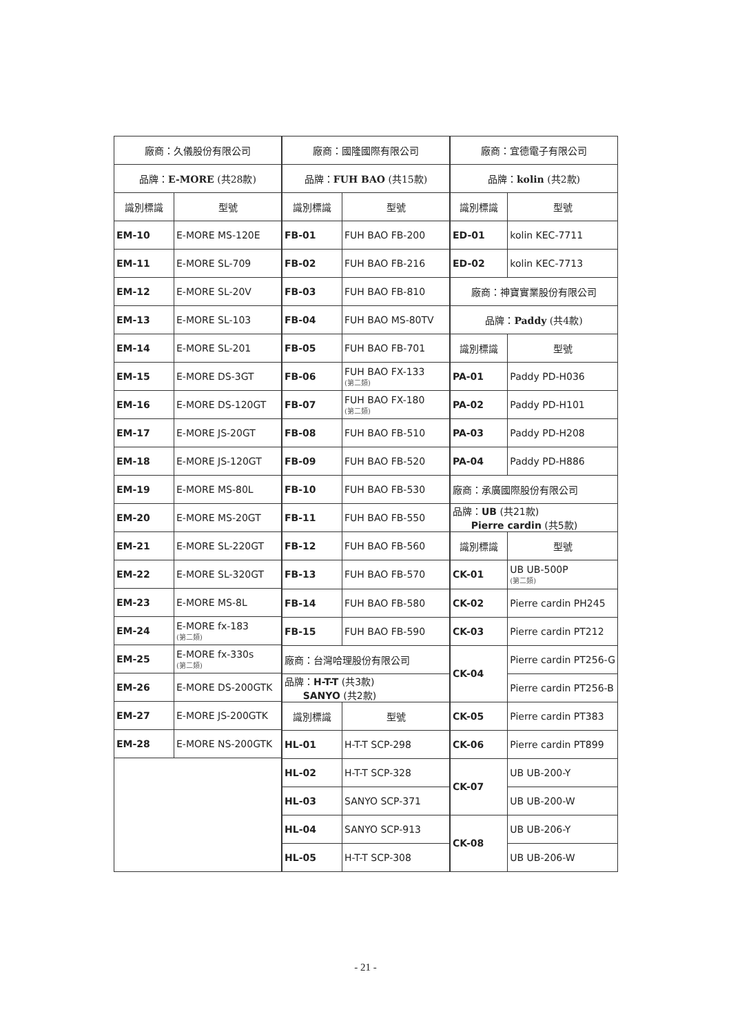| 廠商：久儀股份有限公司 | |
| --- | --- |
| 品牌： E-MORE (共28款) | |
| 識別標識 | 型號 |
| EM-10 | E-MORE MS-120E |
| EM-11 | E-MORE SL-709 |
| EM-12 | E-MORE SL-20V |
| EM-13 | E-MORE SL-103 |
| EM-14 | E-MORE SL-201 |
| EM-15 | E-MORE DS-3GT |
| EM-16 | E-MORE DS-120GT |
| EM-17 | E-MORE JS-20GT |
| EM-18 | E-MORE JS-120GT |
| EM-19 | E-MORE MS-80L |
| EM-20 | E-MORE MS-20GT |
| EM-21 | E-MORE SL-220GT |
| EM-22 | E-MORE SL-320GT |
| EM-23 | E-MORE MS-8L |
| EM-24 | E-MORE fx-183 (第二類) |
| EM-25 | E-MORE fx-330s (第二類) |
| EM-26 | E-MORE DS-200GTK |
| EM-27 | E-MORE JS-200GTK |
| EM-28 | E-MORE NS-200GTK |
| 廠商：國隆國際有限公司 | |
| --- | --- |
| 品牌： FUH BAO (共15款) | |
| 識別標識 | 型號 |
| FB-01 | FUH BAO FB-200 |
| FB-02 | FUH BAO FB-216 |
| FB-03 | FUH BAO FB-810 |
| FB-04 | FUH BAO MS-80TV |
| FB-05 | FUH BAO FB-701 |
| FB-06 | FUH BAO FX-133 (第二類) |
| FB-07 | FUH BAO FX-180 (第二類) |
| FB-08 | FUH BAO FB-510 |
| FB-09 | FUH BAO FB-520 |
| FB-10 | FUH BAO FB-530 |
| FB-11 | FUH BAO FB-550 |
| FB-12 | FUH BAO FB-560 |
| FB-13 | FUH BAO FB-570 |
| FB-14 | FUH BAO FB-580 |
| FB-15 | FUH BAO FB-590 |
| 廠商：台灣哈理股份有限公司 | |
| 品牌： H-T-T (共3款) SANYO (共2款) | |
| 識別標識 | 型號 |
| HL-01 | H-T-T SCP-298 |
| HL-02 | H-T-T SCP-328 |
| HL-03 | SANYO SCP-371 |
| HL-04 | SANYO SCP-913 |
| HL-05 | H-T-T SCP-308 |
| 廠商：宜德電子有限公司 | |
| --- | --- |
| 品牌： kolin (共2款) | |
| 識別標識 | 型號 |
| ED-01 | kolin KEC-7711 |
| ED-02 | kolin KEC-7713 |
| 廠商：神寶實業股份有限公司 | |
| 品牌： Paddy (共4款) | |
| 識別標識 | 型號 |
| PA-01 | Paddy PD-H036 |
| PA-02 | Paddy PD-H101 |
| PA-03 | Paddy PD-H208 |
| PA-04 | Paddy PD-H886 |
| 廠商：承廣國際股份有限公司 | |
| 品牌： UB (共21款) Pierre cardin (共5款) | |
| 識別標識 | 型號 |
| CK-01 | UB UB-500P (第二類) |
| CK-02 | Pierre cardin PH245 |
| CK-03 | Pierre cardin PT212 |
| CK-04 | Pierre cardin PT256-G |
| | Pierre cardin PT256-B |
| CK-05 | Pierre cardin PT383 |
| CK-06 | Pierre cardin PT899 |
| CK-07 | UB UB-200-Y |
| | UB UB-200-W |
| CK-08 | UB UB-206-Y |
| | UB UB-206-W |
- 21 -